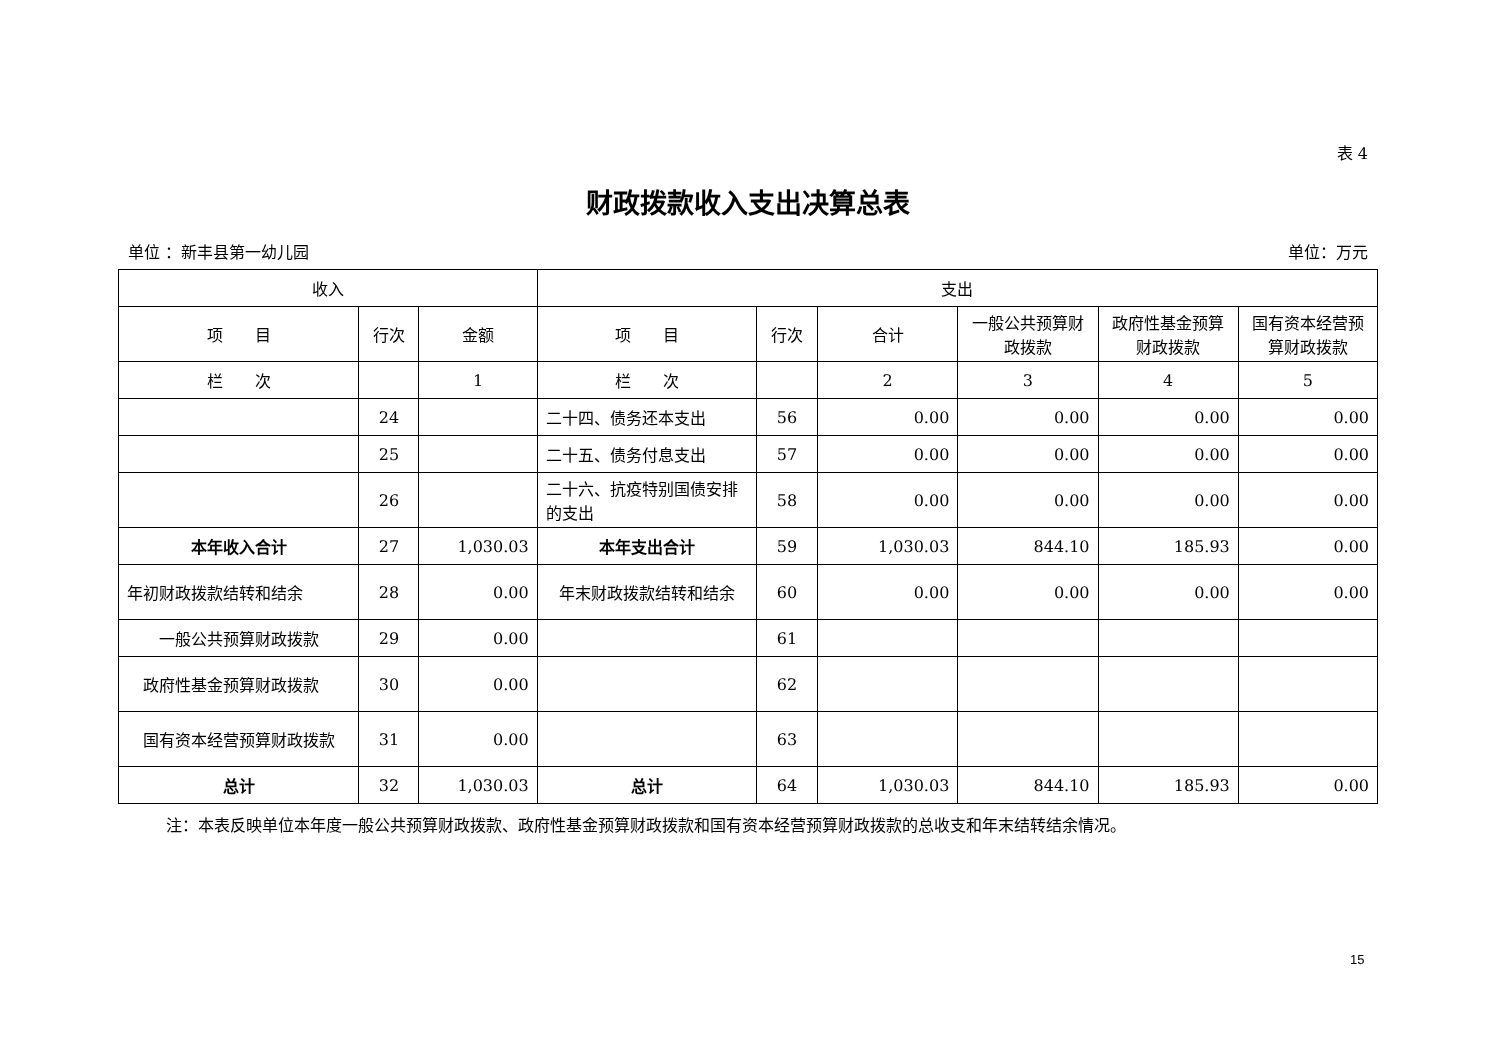表 4
财政拨款收入支出决算总表
单位 ：新丰县第一幼儿园 单位：万元
| 收入 | | | 支出 | | | | | |
| --- | --- | --- | --- | --- | --- | --- | --- | --- |
| 项 目 | 行次 | 金额 | 项 目 | 行次 | 合计 | 一般公共预算财政拨款 | 政府性基金预算财政拨款 | 国有资本经营预算财政拨款 |
| 栏 次 | | 1 | 栏 次 | | 2 | 3 | 4 | 5 |
| | 24 | | 二十四、债务还本支出 | 56 | 0.00 | 0.00 | 0.00 | 0.00 |
| | 25 | | 二十五、债务付息支出 | 57 | 0.00 | 0.00 | 0.00 | 0.00 |
| | 26 | | 二十六、抗疫特别国债安排的支出 | 58 | 0.00 | 0.00 | 0.00 | 0.00 |
| 本年收入合计 | 27 | 1,030.03 | 本年支出合计 | 59 | 1,030.03 | 844.10 | 185.93 | 0.00 |
| 年初财政拨款结转和结余 | 28 | 0.00 | 年末财政拨款结转和结余 | 60 | 0.00 | 0.00 | 0.00 | 0.00 |
| 一般公共预算财政拨款 | 29 | 0.00 | | 61 | | | | |
| 政府性基金预算财政拨款 | 30 | 0.00 | | 62 | | | | |
| 国有资本经营预算财政拨款 | 31 | 0.00 | | 63 | | | | |
| 总计 | 32 | 1,030.03 | 总计 | 64 | 1,030.03 | 844.10 | 185.93 | 0.00 |
注：本表反映单位本年度一般公共预算财政拨款、政府性基金预算财政拨款和国有资本经营预算财政拨款的总收支和年末结转结余情况。
15